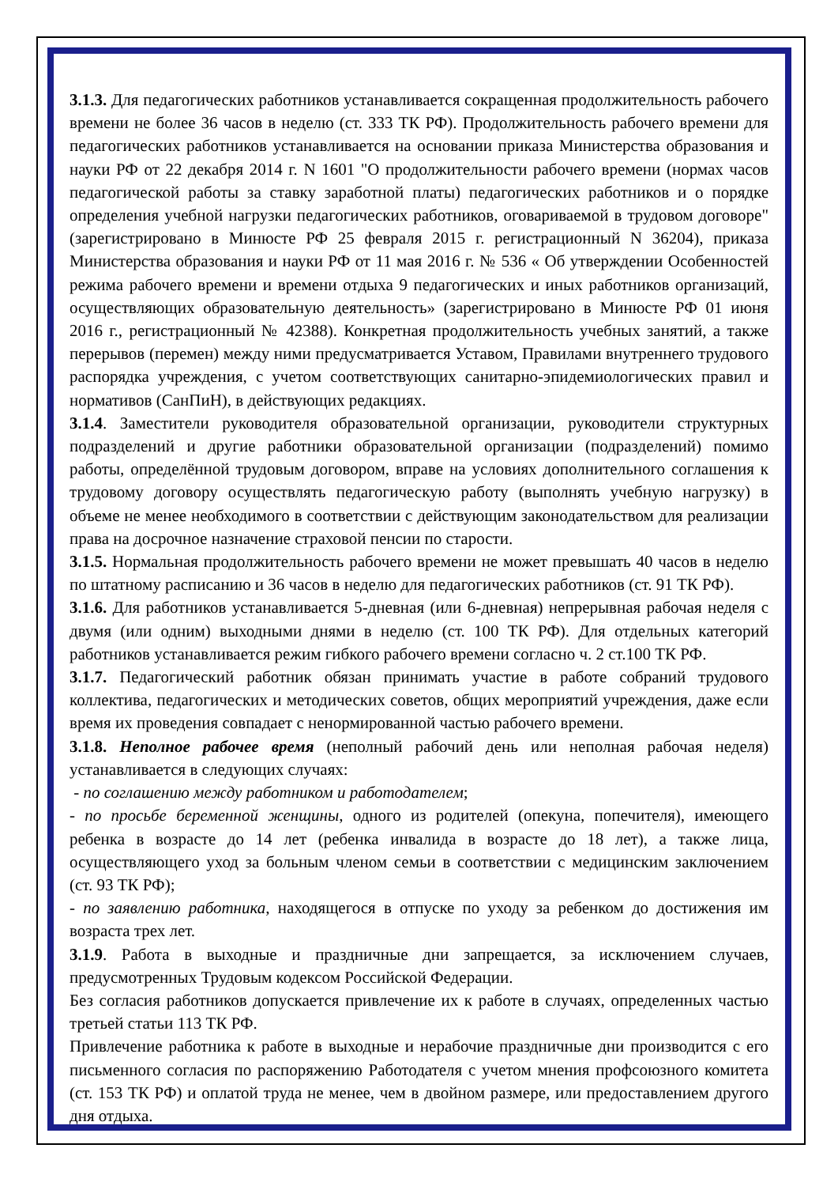3.1.3. Для педагогических работников устанавливается сокращенная продолжительность рабочего времени не более 36 часов в неделю (ст. 333 ТК РФ). Продолжительность рабочего времени для педагогических работников устанавливается на основании приказа Министерства образования и науки РФ от 22 декабря 2014 г. N 1601 "О продолжительности рабочего времени (нормах часов педагогической работы за ставку заработной платы) педагогических работников и о порядке определения учебной нагрузки педагогических работников, оговариваемой в трудовом договоре" (зарегистрировано в Минюсте РФ 25 февраля 2015 г. регистрационный N 36204), приказа Министерства образования и науки РФ от 11 мая 2016 г. № 536 « Об утверждении Особенностей режима рабочего времени и времени отдыха 9 педагогических и иных работников организаций, осуществляющих образовательную деятельность» (зарегистрировано в Минюсте РФ 01 июня 2016 г., регистрационный № 42388). Конкретная продолжительность учебных занятий, а также перерывов (перемен) между ними предусматривается Уставом, Правилами внутреннего трудового распорядка учреждения, с учетом соответствующих санитарно-эпидемиологических правил и нормативов (СанПиН), в действующих редакциях.
3.1.4. Заместители руководителя образовательной организации, руководители структурных подразделений и другие работники образовательной организации (подразделений) помимо работы, определённой трудовым договором, вправе на условиях дополнительного соглашения к трудовому договору осуществлять педагогическую работу (выполнять учебную нагрузку) в объеме не менее необходимого в соответствии с действующим законодательством для реализации права на досрочное назначение страховой пенсии по старости.
3.1.5. Нормальная продолжительность рабочего времени не может превышать 40 часов в неделю по штатному расписанию и 36 часов в неделю для педагогических работников (ст. 91 ТК РФ).
3.1.6. Для работников устанавливается 5-дневная (или 6-дневная) непрерывная рабочая неделя с двумя (или одним) выходными днями в неделю (ст. 100 ТК РФ). Для отдельных категорий работников устанавливается режим гибкого рабочего времени согласно ч. 2 ст.100 ТК РФ.
3.1.7. Педагогический работник обязан принимать участие в работе собраний трудового коллектива, педагогических и методических советов, общих мероприятий учреждения, даже если время их проведения совпадает с ненормированной частью рабочего времени.
3.1.8. Неполное рабочее время (неполный рабочий день или неполная рабочая неделя) устанавливается в следующих случаях:
- по соглашению между работником и работодателем;
- по просьбе беременной женщины, одного из родителей (опекуна, попечителя), имеющего ребенка в возрасте до 14 лет (ребенка инвалида в возрасте до 18 лет), а также лица, осуществляющего уход за больным членом семьи в соответствии с медицинским заключением (ст. 93 ТК РФ);
- по заявлению работника, находящегося в отпуске по уходу за ребенком до достижения им возраста трех лет.
3.1.9. Работа в выходные и праздничные дни запрещается, за исключением случаев, предусмотренных Трудовым кодексом Российской Федерации.
Без согласия работников допускается привлечение их к работе в случаях, определенных частью третьей статьи 113 ТК РФ.
Привлечение работника к работе в выходные и нерабочие праздничные дни производится с его письменного согласия по распоряжению Работодателя с учетом мнения профсоюзного комитета (ст. 153 ТК РФ) и оплатой труда не менее, чем в двойном размере, или предоставлением другого дня отдыха.